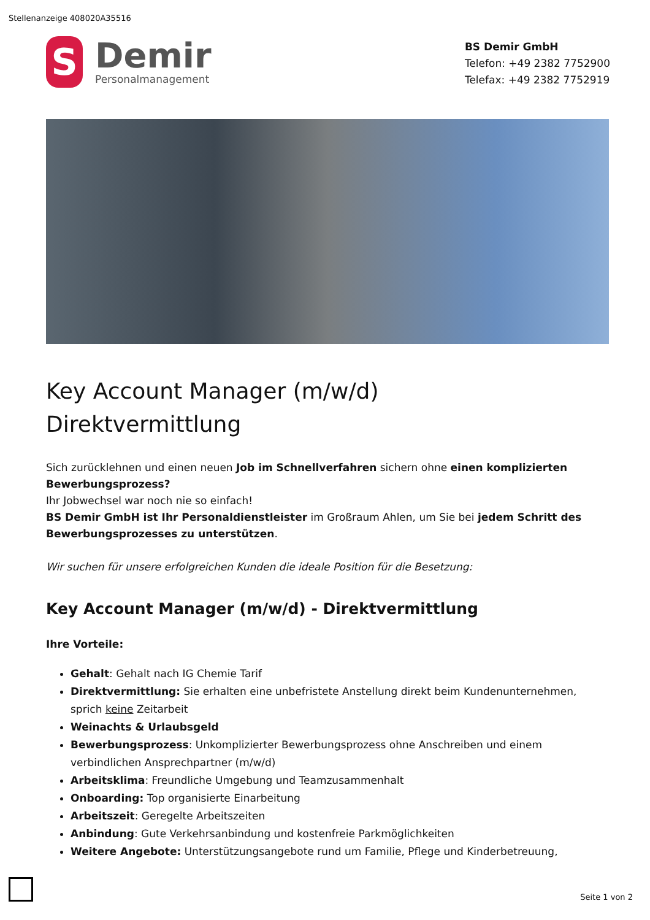Stellenanzeige 408020A35516
S
Demir
Personalmanagement
BS Demir GmbH
Telefon: +49 2382 7752900
Telefax: +49 2382 7752919
Key Account Manager (m/w/d)
Direktvermittlung
Sich zurücklehnen und einen neuen Job im Schnellverfahren sichern ohne einen komplizierten Bewerbungsprozess?
Ihr Jobwechsel war noch nie so einfach!
BS Demir GmbH ist Ihr Personaldienstleister im Großraum Ahlen, um Sie bei jedem Schritt des Bewerbungsprozesses zu unterstützen.
Wir suchen für unsere erfolgreichen Kunden die ideale Position für die Besetzung:
Key Account Manager (m/w/d) - Direktvermittlung
Ihre Vorteile:
Gehalt: Gehalt nach IG Chemie Tarif
Direktvermittlung: Sie erhalten eine unbefristete Anstellung direkt beim Kundenunternehmen, sprich keine Zeitarbeit
Weinachts & Urlaubsgeld
Bewerbungsprozess: Unkomplizierter Bewerbungsprozess ohne Anschreiben und einem verbindlichen Ansprechpartner (m/w/d)
Arbeitsklima: Freundliche Umgebung und Teamzusammenhalt
Onboarding: Top organisierte Einarbeitung
Arbeitszeit: Geregelte Arbeitszeiten
Anbindung: Gute Verkehrsanbindung und kostenfreie Parkmöglichkeiten
Weitere Angebote: Unterstützungsangebote rund um Familie, Pflege und Kinderbetreuung,
Seite 1 von 2